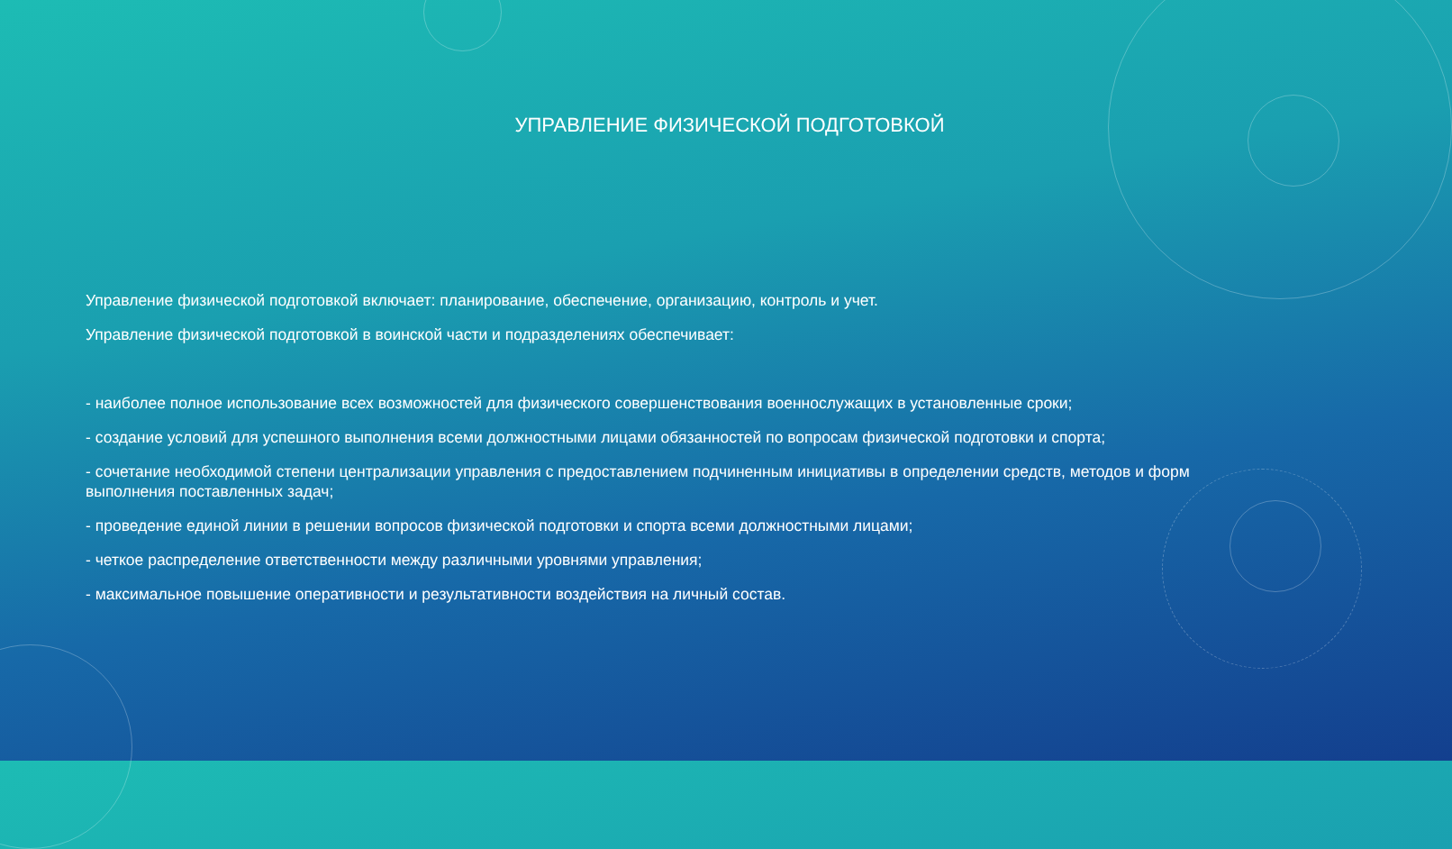УПРАВЛЕНИЕ ФИЗИЧЕСКОЙ ПОДГОТОВКОЙ
Управление физической подготовкой включает: планирование, обеспечение, организацию, контроль и учет.
Управление физической подготовкой в воинской части и подразделениях обеспечивает:
- наиболее полное использование всех возможностей для физического совершенствования военнослужащих в установленные сроки;
- создание условий для успешного выполнения всеми должностными лицами обязанностей по вопросам физической подготовки и спорта;
- сочетание необходимой степени централизации управления с предоставлением подчиненным инициативы в определении средств, методов и форм выполнения поставленных задач;
- проведение единой линии в решении вопросов физической подготовки и спорта всеми должностными лицами;
- четкое распределение ответственности между различными уровнями управления;
- максимальное повышение оперативности и результативности воздействия на личный состав.